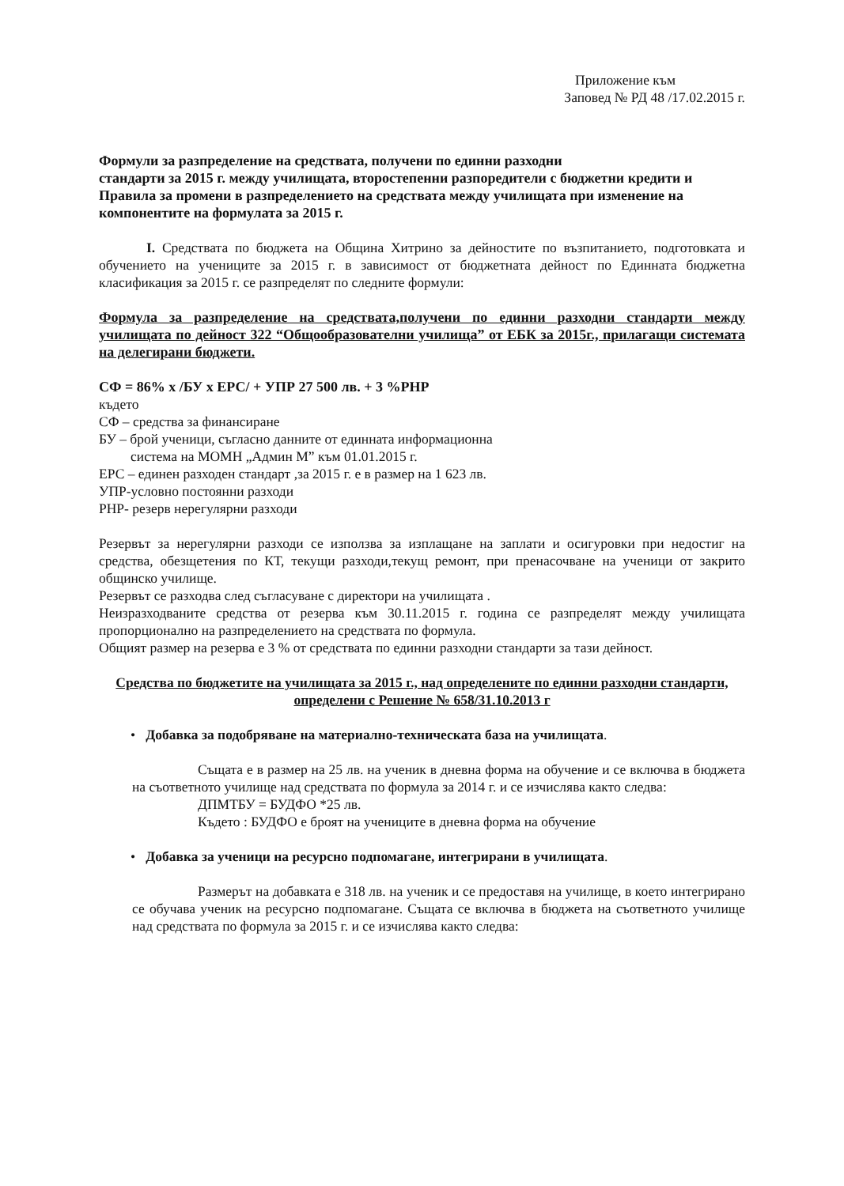Приложение към
Заповед № РД 48 /17.02.2015 г.
Формули за разпределение на средствата, получени по единни разходни
стандарти за 2015 г. между училищата, второстепенни разпоредители с бюджетни кредити и Правила за промени в разпределението на средствата между училищата при изменение на компонентите на формулата за 2015 г.
I. Средствата по бюджета на Община Хитрино за дейностите по възпитанието, подготовката и обучението на учениците за 2015 г. в зависимост от бюджетната дейност по Единната бюджетна класификация за 2015 г. се разпределят по следните формули:
Формула за разпределение на средствата,получени по единни разходни стандарти между училищата по дейност 322 “Общообразователни училища” от ЕБК за 2015г., прилагащи системата на делегирани бюджети.
СФ = 86% х /БУ х ЕРС/ + УПР 27 500 лв. + 3 %РНР
където
СФ – средства за финансиране
БУ – брой ученици, съгласно данните от единната информационна
система на МОМН „Админ М” към 01.01.2015 г.
ЕРС – единен разходен стандарт ,за 2015 г. е в размер на 1 623 лв.
УПР-условно постоянни разходи
РНР- резерв нерегулярни разходи
Резервът за нерегулярни разходи се използва за изплащане на заплати и осигуровки при недостиг на средства, обезщетения по КТ, текущи разходи,текущ ремонт, при пренасочване на ученици от закрито общинско училище.
Резервът се разходва след съгласуване с директори на училищата .
Неизразходваните средства от резерва към 30.11.2015 г. година се разпределят между училищата пропорционално на разпределението на средствата по формула.
Общият размер на резерва е 3 % от средствата по единни разходни стандарти за тази дейност.
Средства по бюджетите на училищата за 2015 г., над определените по единни разходни стандарти, определени с Решение № 658/31.10.2013 г
• Добавка за подобряване на материално-техническата база на училищата.
Същата е в размер на 25 лв. на ученик в дневна форма на обучение и се включва в бюджета на съответното училище над средствата по формула за 2014 г. и се изчислява както следва:
ДПМТБУ = БУДФО *25 лв.
Където : БУДФО е броят на учениците в дневна форма на обучение
• Добавка за ученици на ресурсно подпомагане, интегрирани в училищата.
Размерът на добавката е 318 лв. на ученик и се предоставя на училище, в което интегрирано се обучава ученик на ресурсно подпомагане. Същата се включва в бюджета на съответното училище над средствата по формула за 2015 г. и се изчислява както следва: